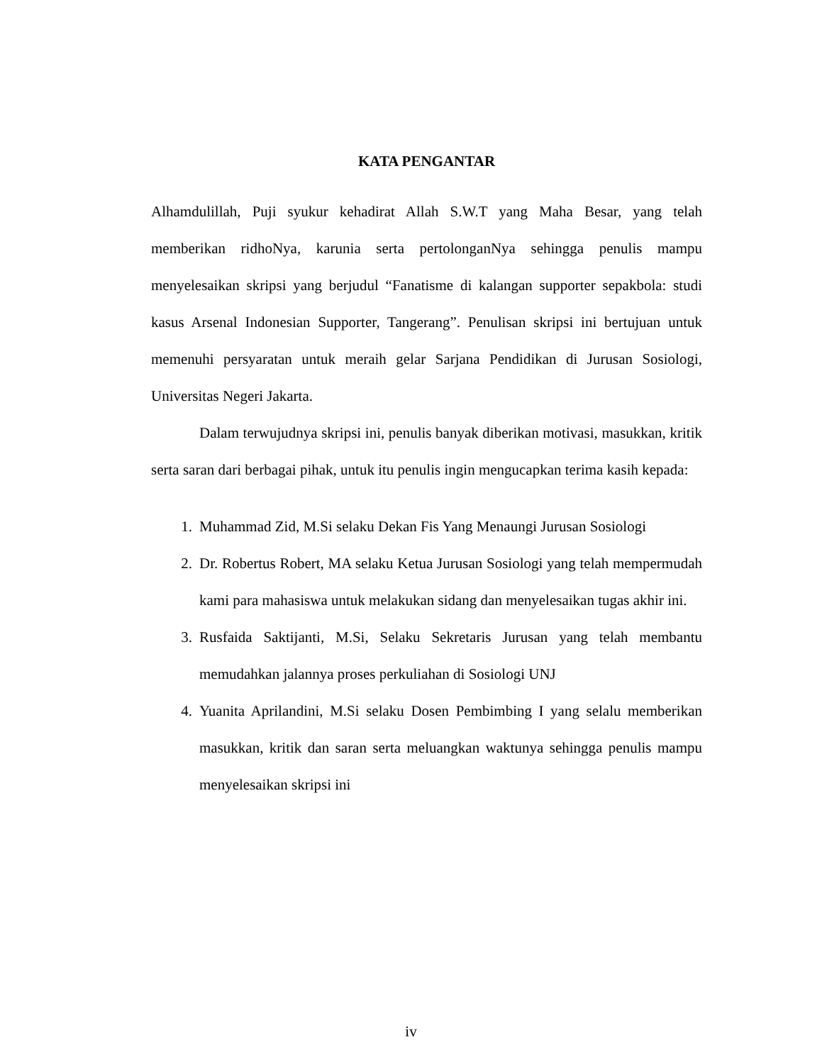KATA PENGANTAR
Alhamdulillah, Puji syukur kehadirat Allah S.W.T yang Maha Besar, yang telah memberikan ridhoNya, karunia serta pertolonganNya sehingga penulis mampu menyelesaikan skripsi yang berjudul “Fanatisme di kalangan supporter sepakbola: studi kasus Arsenal Indonesian Supporter, Tangerang”. Penulisan skripsi ini bertujuan untuk memenuhi persyaratan untuk meraih gelar Sarjana Pendidikan di Jurusan Sosiologi, Universitas Negeri Jakarta.
Dalam terwujudnya skripsi ini, penulis banyak diberikan motivasi, masukkan, kritik serta saran dari berbagai pihak, untuk itu penulis ingin mengucapkan terima kasih kepada:
1. Muhammad Zid, M.Si selaku Dekan Fis Yang Menaungi Jurusan Sosiologi
2. Dr. Robertus Robert, MA selaku Ketua Jurusan Sosiologi yang telah mempermudah kami para mahasiswa untuk melakukan sidang dan menyelesaikan tugas akhir ini.
3. Rusfaida Saktijanti, M.Si, Selaku Sekretaris Jurusan yang telah membantu memudahkan jalannya proses perkuliahan di Sosiologi UNJ
4. Yuanita Aprilandini, M.Si selaku Dosen Pembimbing I yang selalu memberikan masukkan, kritik dan saran serta meluangkan waktunya sehingga penulis mampu menyelesaikan skripsi ini
iv